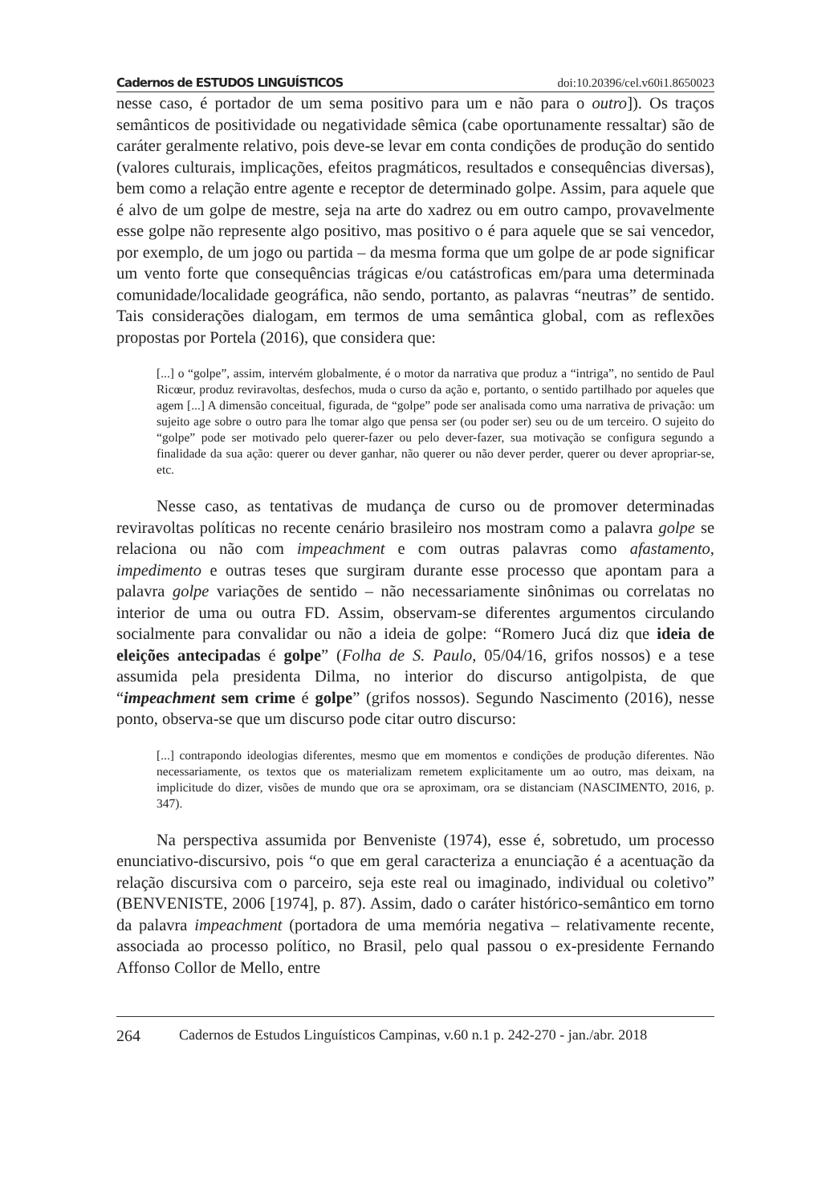Cadernos de ESTUDOS LINGUÍSTICOS doi:10.20396/cel.v60i1.8650023
nesse caso, é portador de um sema positivo para um e não para o outro]). Os traços semânticos de positividade ou negatividade sêmica (cabe oportunamente ressaltar) são de caráter geralmente relativo, pois deve-se levar em conta condições de produção do sentido (valores culturais, implicações, efeitos pragmáticos, resultados e consequências diversas), bem como a relação entre agente e receptor de determinado golpe. Assim, para aquele que é alvo de um golpe de mestre, seja na arte do xadrez ou em outro campo, provavelmente esse golpe não represente algo positivo, mas positivo o é para aquele que se sai vencedor, por exemplo, de um jogo ou partida – da mesma forma que um golpe de ar pode significar um vento forte que consequências trágicas e/ou catástroficas em/para uma determinada comunidade/localidade geográfica, não sendo, portanto, as palavras “neutras” de sentido. Tais considerações dialogam, em termos de uma semântica global, com as reflexões propostas por Portela (2016), que considera que:
[...] o “golpe”, assim, intervém globalmente, é o motor da narrativa que produz a “intriga”, no sentido de Paul Ricœur, produz reviravoltas, desfechos, muda o curso da ação e, portanto, o sentido partilhado por aqueles que agem [...] A dimensão conceitual, figurada, de “golpe” pode ser analisada como uma narrativa de privação: um sujeito age sobre o outro para lhe tomar algo que pensa ser (ou poder ser) seu ou de um terceiro. O sujeito do “golpe” pode ser motivado pelo querer-fazer ou pelo dever-fazer, sua motivação se configura segundo a finalidade da sua ação: querer ou dever ganhar, não querer ou não dever perder, querer ou dever apropriar-se, etc.
Nesse caso, as tentativas de mudança de curso ou de promover determinadas reviravoltas políticas no recente cenário brasileiro nos mostram como a palavra golpe se relaciona ou não com impeachment e com outras palavras como afastamento, impedimento e outras teses que surgiram durante esse processo que apontam para a palavra golpe variações de sentido – não necessariamente sinônimas ou correlatas no interior de uma ou outra FD. Assim, observam-se diferentes argumentos circulando socialmente para convalidar ou não a ideia de golpe: “Romero Jucá diz que ideia de eleições antecipadas é golpe” (Folha de S. Paulo, 05/04/16, grifos nossos) e a tese assumida pela presidenta Dilma, no interior do discurso antigolpista, de que “impeachment sem crime é golpe” (grifos nossos). Segundo Nascimento (2016), nesse ponto, observa-se que um discurso pode citar outro discurso:
[...] contrapondo ideologias diferentes, mesmo que em momentos e condições de produção diferentes. Não necessariamente, os textos que os materializam remetem explicitamente um ao outro, mas deixam, na implicitude do dizer, visões de mundo que ora se aproximam, ora se distanciam (NASCIMENTO, 2016, p. 347).
Na perspectiva assumida por Benveniste (1974), esse é, sobretudo, um processo enunciativo-discursivo, pois “o que em geral caracteriza a enunciação é a acentuação da relação discursiva com o parceiro, seja este real ou imaginado, individual ou coletivo” (BENVENISTE, 2006 [1974], p. 87). Assim, dado o caráter histórico-semântico em torno da palavra impeachment (portadora de uma memória negativa – relativamente recente, associada ao processo político, no Brasil, pelo qual passou o ex-presidente Fernando Affonso Collor de Mello, entre
264 Cadernos de Estudos Linguísticos Campinas, v.60 n.1 p. 242-270 - jan./abr. 2018